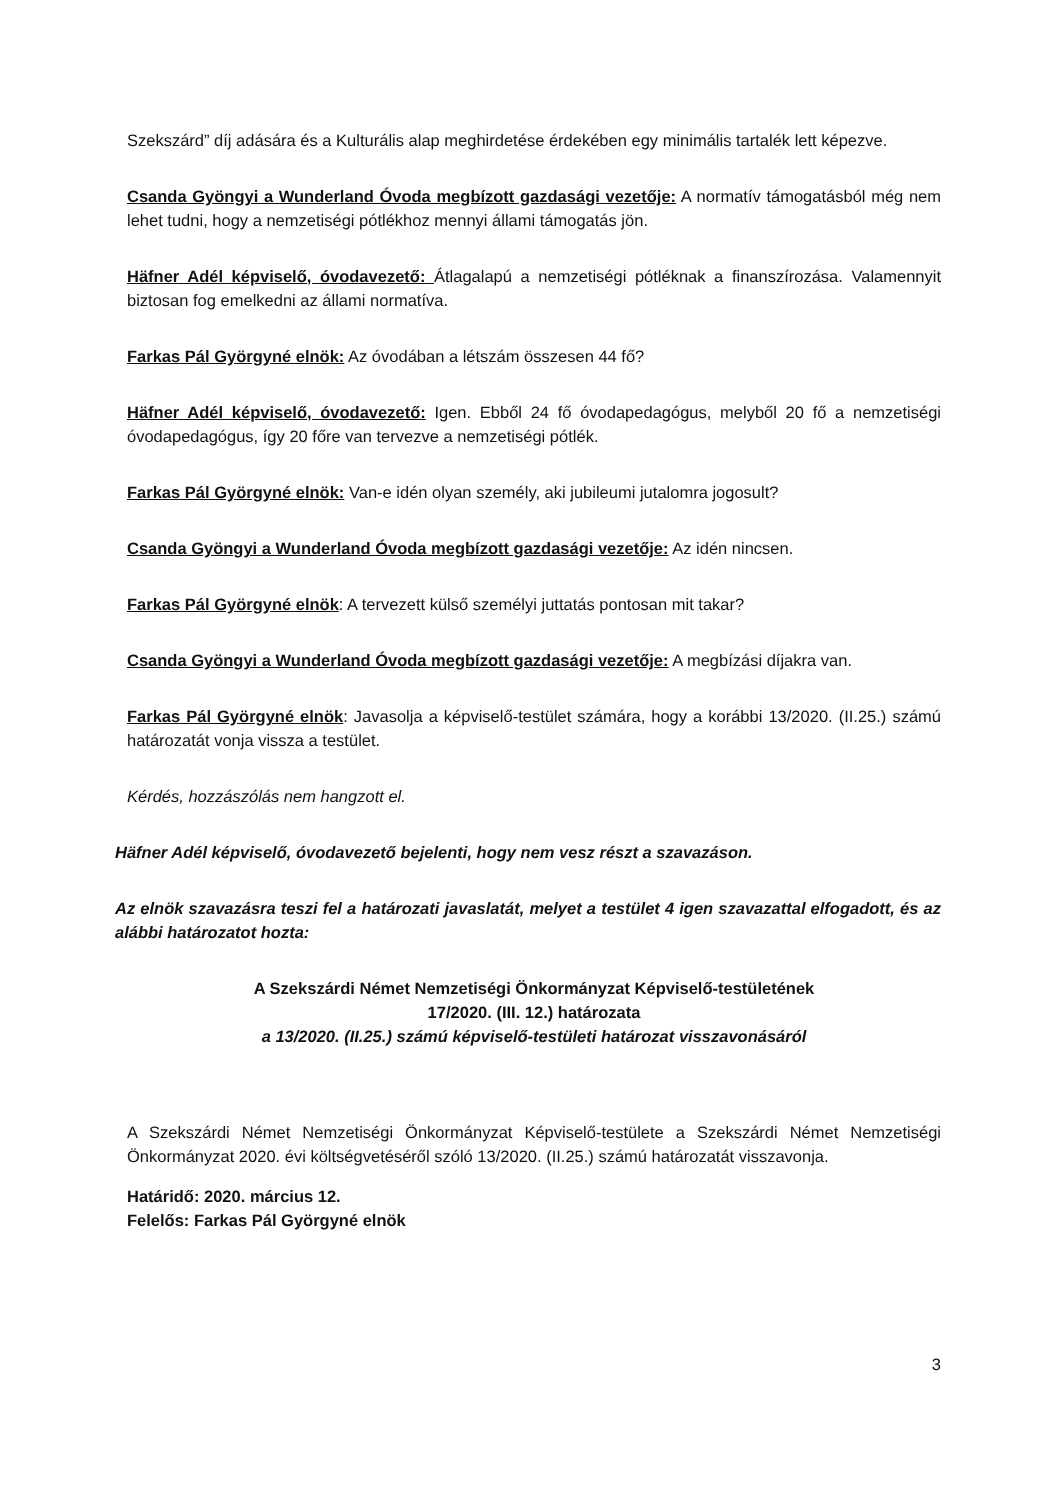Szekszárd” díj adására és a Kulturális alap meghirdetése érdekében egy minimális tartalék lett képezve.
Csanda Gyöngyi a Wunderland Óvoda megbízott gazdasági vezetője: A normatív támogatásból még nem lehet tudni, hogy a nemzetiségi pótlékhoz mennyi állami támogatás jön.
Häfner Adél képviselő, óvodavezető: Átlagalapú a nemzetiségi pótléknak a finanszírozása. Valamennyit biztosan fog emelkedni az állami normatíva.
Farkas Pál Györgyné elnök: Az óvodában a létszám összesen 44 fő?
Häfner Adél képviselő, óvodavezető: Igen. Ebből 24 fő óvodapedagógus, melyből 20 fő a nemzetiségi óvodapedagógus, így 20 főre van tervezve a nemzetiségi pótlék.
Farkas Pál Györgyné elnök: Van-e idén olyan személy, aki jubileumi jutalomra jogosult?
Csanda Gyöngyi a Wunderland Óvoda megbízott gazdasági vezetője: Az idén nincsen.
Farkas Pál Györgyné elnök: A tervezett külső személyi juttatás pontosan mit takar?
Csanda Gyöngyi a Wunderland Óvoda megbízott gazdasági vezetője: A megbízási díjakra van.
Farkas Pál Györgyné elnök: Javasolja a képviselő-testület számára, hogy a korábbi 13/2020. (II.25.) számú határozatát vonja vissza a testület.
Kérdés, hozzászólás nem hangzott el.
Häfner Adél képviselő, óvodavezető bejelenti, hogy nem vesz részt a szavazáson.
Az elnök szavazásra teszi fel a határozati javaslatát, melyet a testület 4 igen szavazattal elfogadott, és az alábbi határozatot hozta:
A Szekszárdi Német Nemzetiségi Önkormányzat Képviselő-testületének
17/2020. (III. 12.) határozata
a 13/2020. (II.25.) számú képviselő-testületi határozat visszavonásáról
A Szekszárdi Német Nemzetiségi Önkormányzat Képviselő-testülete a Szekszárdi Német Nemzetiségi Önkormányzat 2020. évi költségvetéséről szóló 13/2020. (II.25.) számú határozatát visszavonja.
Határidő: 2020. március 12.
Felelős: Farkas Pál Györgyné elnök
3